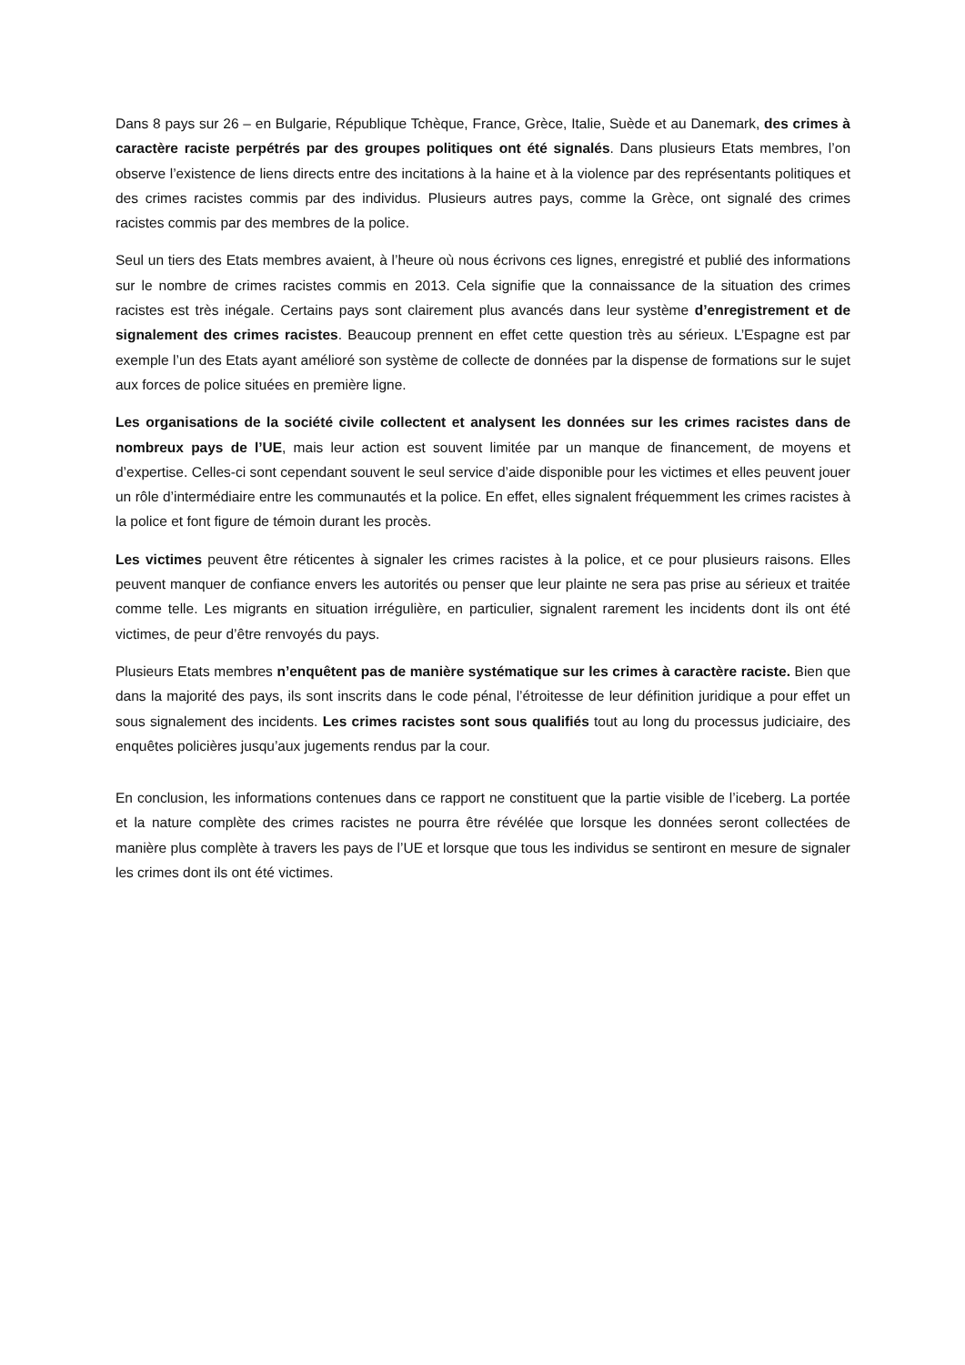Dans 8 pays sur 26 – en Bulgarie, République Tchèque, France, Grèce, Italie, Suède et au Danemark, des crimes à caractère raciste perpétrés par des groupes politiques ont été signalés. Dans plusieurs Etats membres, l’on observe l’existence de liens directs entre des incitations à la haine et à la violence par des représentants politiques et des crimes racistes commis par des individus. Plusieurs autres pays, comme la Grèce, ont signalé des crimes racistes commis par des membres de la police.
Seul un tiers des Etats membres avaient, à l’heure où nous écrivons ces lignes, enregistré et publié des informations sur le nombre de crimes racistes commis en 2013. Cela signifie que la connaissance de la situation des crimes racistes est très inégale. Certains pays sont clairement plus avancés dans leur système d’enregistrement et de signalement des crimes racistes. Beaucoup prennent en effet cette question très au sérieux. L’Espagne est par exemple l’un des Etats ayant amélioré son système de collecte de données par la dispense de formations sur le sujet aux forces de police situées en première ligne.
Les organisations de la société civile collectent et analysent les données sur les crimes racistes dans de nombreux pays de l’UE, mais leur action est souvent limitée par un manque de financement, de moyens et d’expertise. Celles-ci sont cependant souvent le seul service d’aide disponible pour les victimes et elles peuvent jouer un rôle d’intermédiaire entre les communautés et la police. En effet, elles signalent fréquemment les crimes racistes à la police et font figure de témoin durant les procès.
Les victimes peuvent être réticentes à signaler les crimes racistes à la police, et ce pour plusieurs raisons. Elles peuvent manquer de confiance envers les autorités ou penser que leur plainte ne sera pas prise au sérieux et traitée comme telle. Les migrants en situation irrégulière, en particulier, signalent rarement les incidents dont ils ont été victimes, de peur d’être renvoyés du pays.
Plusieurs Etats membres n’enquêtent pas de manière systématique sur les crimes à caractère raciste. Bien que dans la majorité des pays, ils sont inscrits dans le code pénal, l’étroitesse de leur définition juridique a pour effet un sous signalement des incidents. Les crimes racistes sont sous qualifiés tout au long du processus judiciaire, des enquêtes policières jusqu’aux jugements rendus par la cour.
En conclusion, les informations contenues dans ce rapport ne constituent que la partie visible de l’iceberg. La portée et la nature complète des crimes racistes ne pourra être révélée que lorsque les données seront collectées de manière plus complète à travers les pays de l’UE et lorsque que tous les individus se sentiront en mesure de signaler les crimes dont ils ont été victimes.